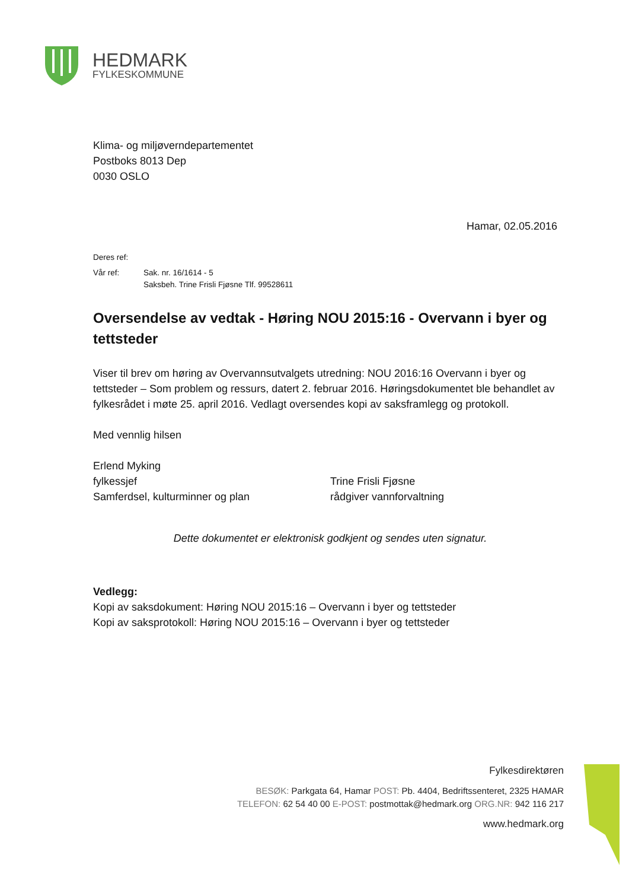HEDMARK
FYLKESKOMMUNE
Klima- og miljøverndepartementet
Postboks 8013 Dep
0030 OSLO
Hamar, 02.05.2016
Deres ref:
Vår ref: Sak. nr. 16/1614 - 5
Saksbeh. Trine Frisli Fjøsne Tlf. 99528611
Oversendelse av vedtak - Høring NOU 2015:16 - Overvann i byer og tettsteder
Viser til brev om høring av Overvannsutvalgets utredning: NOU 2016:16 Overvann i byer og tettsteder – Som problem og ressurs, datert 2. februar 2016. Høringsdokumentet ble behandlet av fylkesrådet i møte 25. april 2016. Vedlagt oversendes kopi av saksframlegg og protokoll.
Med vennlig hilsen
Erlend Myking
fylkessjef
Samferdsel, kulturminner og plan
Trine Frisli Fjøsne
rådgiver vannforvaltning
Dette dokumentet er elektronisk godkjent og sendes uten signatur.
Vedlegg:
Kopi av saksdokument: Høring NOU 2015:16 – Overvann i byer og tettsteder
Kopi av saksprotokoll: Høring NOU 2015:16 – Overvann i byer og tettsteder
Fylkesdirektøren
BESØK: Parkgata 64, Hamar POST: Pb. 4404, Bedriftssenteret, 2325 HAMAR
TELEFON: 62 54 40 00 E-POST: postmottak@hedmark.org ORG.NR: 942 116 217
www.hedmark.org